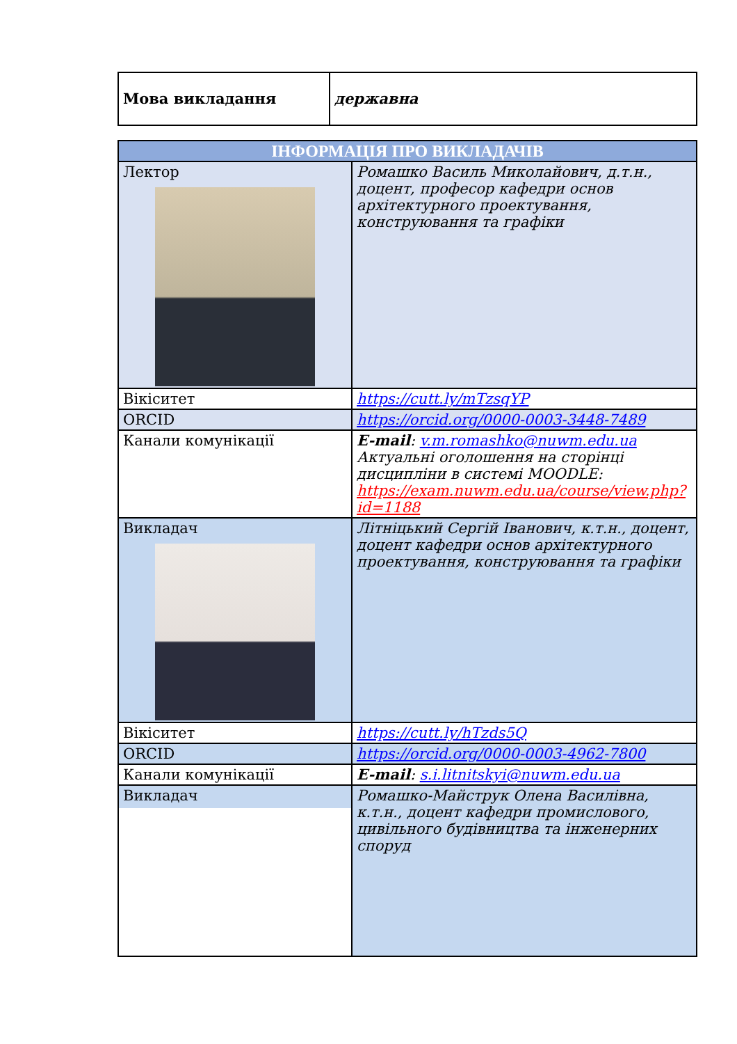| Мова викладання | державна |
| ІНФОРМАЦІЯ ПРО ВИКЛАДАЧІВ | |
| Лектор | Ромашко Василь Миколайович, д.т.н., доцент, професор кафедри основ архітектурного проектування, конструювання та графіки |
| Вікіситет | https://cutt.ly/mTzsqYP |
| ORCID | https://orcid.org/0000-0003-3448-7489 |
| Канали комунікації | E-mail : v.m.romashko@nuwm.edu.ua Актуальні оголошення на сторінці дисципліни в системі MOODLE: https://exam.nuwm.edu.ua/course/view.php?id=1188 |
| Викладач | Літніцький Сергій Іванович, к.т.н., доцент, доцент кафедри основ архітектурного проектування, конструювання та графіки |
| Вікіситет | https://cutt.ly/hTzds5Q |
| ORCID | https://orcid.org/0000-0003-4962-7800 |
| Канали комунікації | E-mail : s.i.litnitskyi@nuwm.edu.ua |
| Викладач | Ромашко-Майструк Олена Василівна, к.т.н., доцент кафедри промислового, цивільного будівництва та інженерних споруд |